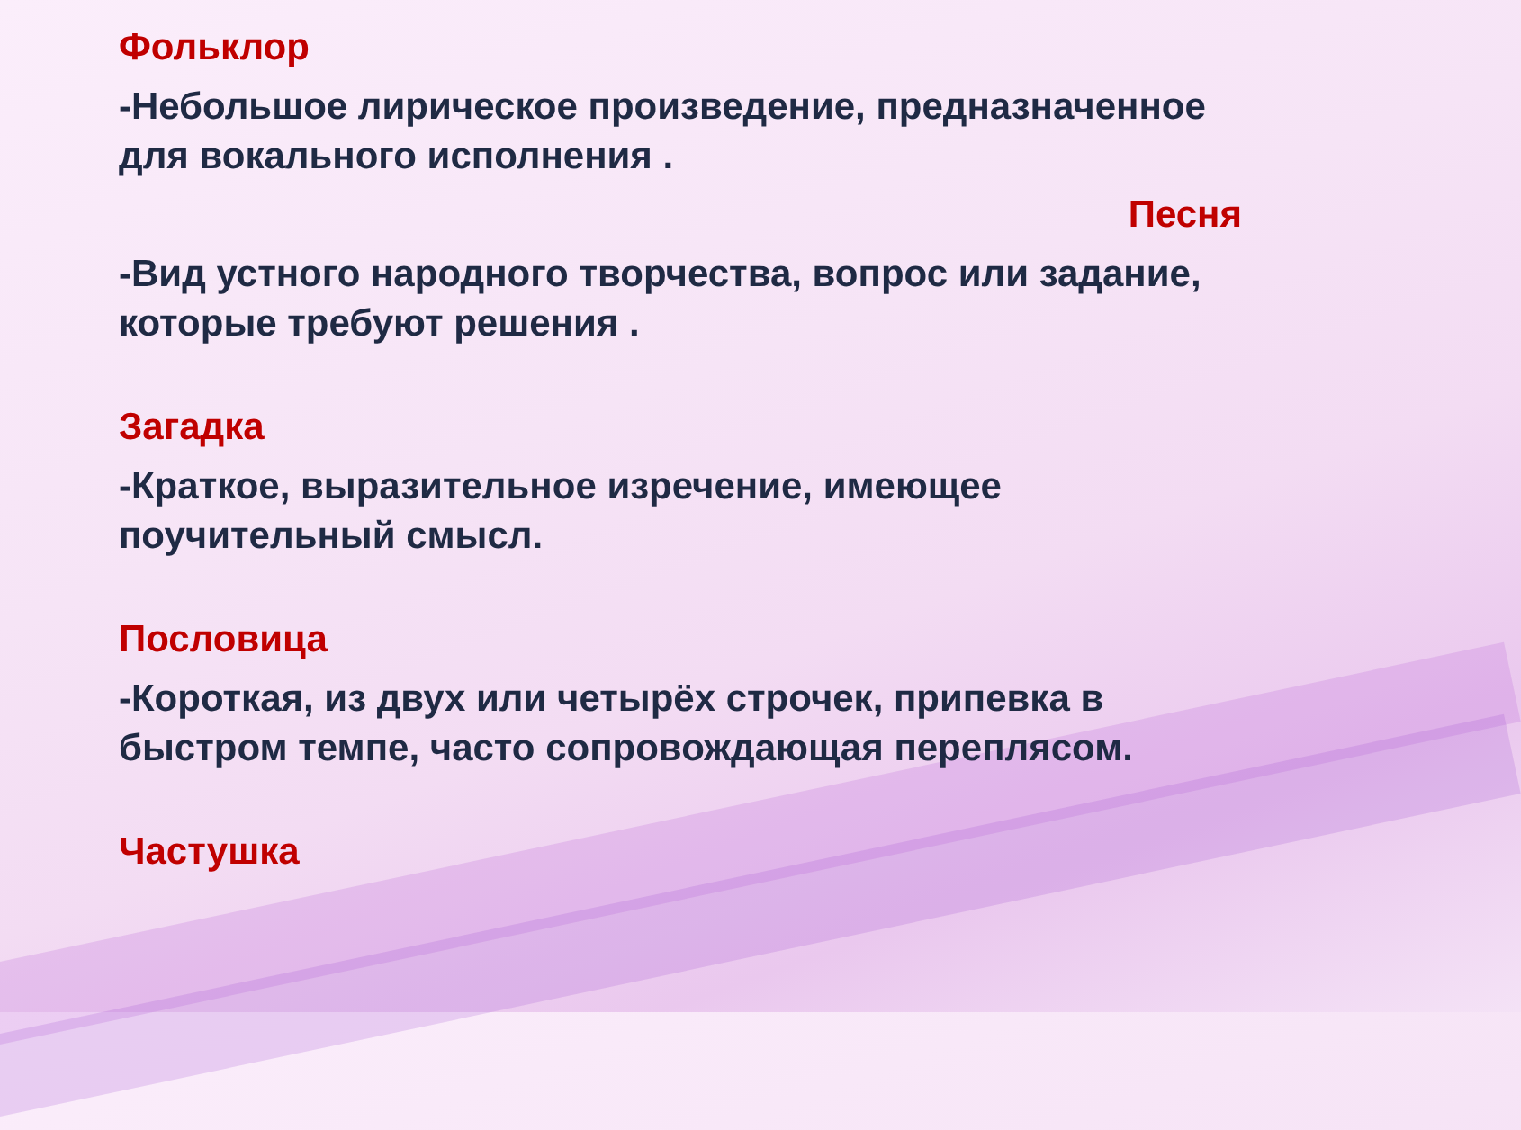Фольклор
-Небольшое лирическое произведение, предназначенное для вокального исполнения .
Песня
-Вид устного народного творчества, вопрос или задание, которые требуют решения .
Загадка
-Краткое, выразительное изречение, имеющее поучительный смысл.
Пословица
-Короткая, из двух или четырёх строчек, припевка в быстром темпе, часто сопровождающая переплясом.
Частушка